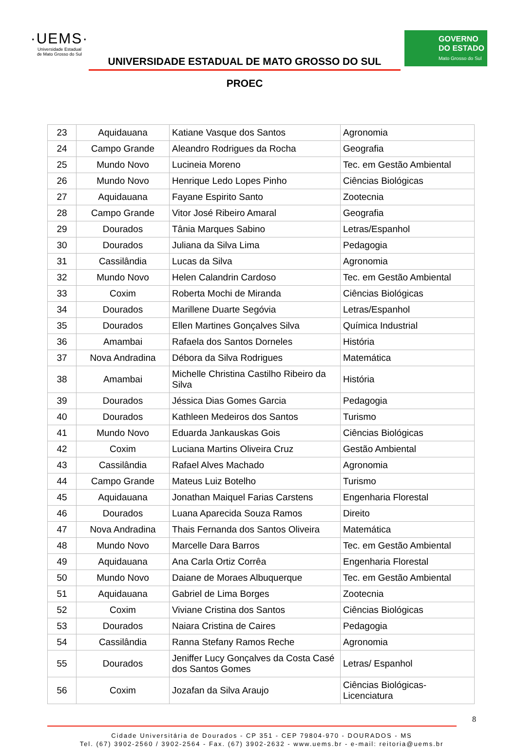·UEMS·
Universidade Estadual
de Mato Grosso do Sul
UNIVERSIDADE ESTADUAL DE MATO GROSSO DO SUL
PROEC
GOVERNO
DO ESTADO
Mato Grosso do Sul
| 23 | Aquidauana | Katiane Vasque dos Santos | Agronomia |
| 24 | Campo Grande | Aleandro Rodrigues da Rocha | Geografia |
| 25 | Mundo Novo | Lucineia Moreno | Tec. em Gestão Ambiental |
| 26 | Mundo Novo | Henrique Ledo Lopes Pinho | Ciências Biológicas |
| 27 | Aquidauana | Fayane Espirito Santo | Zootecnia |
| 28 | Campo Grande | Vitor José Ribeiro Amaral | Geografia |
| 29 | Dourados | Tânia Marques Sabino | Letras/Espanhol |
| 30 | Dourados | Juliana da Silva Lima | Pedagogia |
| 31 | Cassilândia | Lucas da Silva | Agronomia |
| 32 | Mundo Novo | Helen Calandrin Cardoso | Tec. em Gestão Ambiental |
| 33 | Coxim | Roberta Mochi de Miranda | Ciências Biológicas |
| 34 | Dourados | Marillene Duarte Segóvia | Letras/Espanhol |
| 35 | Dourados | Ellen Martines Gonçalves Silva | Química Industrial |
| 36 | Amambai | Rafaela dos Santos Dorneles | História |
| 37 | Nova Andradina | Débora da Silva Rodrigues | Matemática |
| 38 | Amambai | Michelle Christina Castilho Ribeiro da Silva | História |
| 39 | Dourados | Jéssica Dias Gomes Garcia | Pedagogia |
| 40 | Dourados | Kathleen Medeiros dos Santos | Turismo |
| 41 | Mundo Novo | Eduarda Jankauskas Gois | Ciências Biológicas |
| 42 | Coxim | Luciana Martins Oliveira Cruz | Gestão Ambiental |
| 43 | Cassilândia | Rafael Alves Machado | Agronomia |
| 44 | Campo Grande | Mateus Luiz Botelho | Turismo |
| 45 | Aquidauana | Jonathan Maiquel Farias Carstens | Engenharia Florestal |
| 46 | Dourados | Luana Aparecida Souza Ramos | Direito |
| 47 | Nova Andradina | Thais Fernanda dos Santos Oliveira | Matemática |
| 48 | Mundo Novo | Marcelle Dara Barros | Tec. em Gestão Ambiental |
| 49 | Aquidauana | Ana Carla Ortiz Corrêa | Engenharia Florestal |
| 50 | Mundo Novo | Daiane de Moraes Albuquerque | Tec. em Gestão Ambiental |
| 51 | Aquidauana | Gabriel de Lima Borges | Zootecnia |
| 52 | Coxim | Viviane Cristina dos Santos | Ciências Biológicas |
| 53 | Dourados | Naiara Cristina de Caires | Pedagogia |
| 54 | Cassilândia | Ranna Stefany Ramos Reche | Agronomia |
| 55 | Dourados | Jeniffer Lucy Gonçalves da Costa Casé dos Santos Gomes | Letras/ Espanhol |
| 56 | Coxim | Jozafan da Silva Araujo | Ciências Biológicas-Licenciatura |
8
Cidade Universitária de Dourados - CP 351 - CEP 79804-970 - DOURADOS - MS
Tel. (67) 3902-2560 / 3902-2564 - Fax. (67) 3902-2632 - www.uems.br - e-mail: reitoria@uems.br